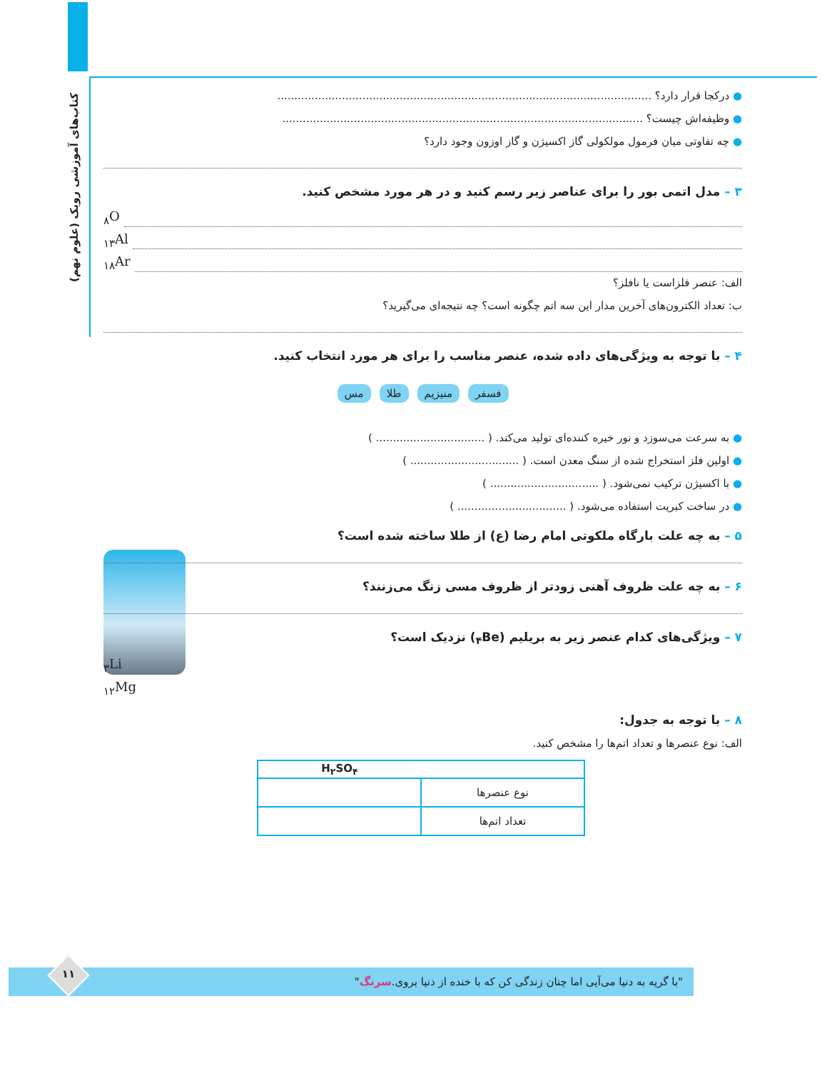کتاب‌های آموزشی رویک (علوم نهم)
● درکجا قرار دارد؟ ..............................................................................................................
● وظیفه‌اش چیست؟ ..........................................................................................................
● چه تفاوتی میان فرمول مولکولی گاز اکسیژن و گاز اوزون وجود دارد؟
۳ – مدل اتمی بور را برای عناصر زیر رسم کنید و در هر مورد مشخص کنید.
<sub>۸</sub>O
<sub>۱۳</sub>Al
<sub>۱۸</sub>Ar
الف: عنصر فلزاست یا نافلز؟
ب: تعداد الکترون‌های آخرین مدار این سه اتم چگونه است؟ چه نتیجه‌ای می‌گیرید؟
۴ – با توجه به ویژگی‌های داده شده، عنصر مناسب را برای هر مورد انتخاب کنید.
فسفر منیزیم طلا مس
● به سرعت می‌سوزد و نور خیره کننده‌ای تولید می‌کند. ( ................................ )
● اولین فلز استخراج شده از سنگ معدن است. ( ................................ )
● با اکسیژن ترکیب نمی‌شود. ( ................................ )
● در ساخت کبریت استفاده می‌شود. ( ................................ )
۵ – به چه علت بارگاه ملکوتی امام رضا (ع) از طلا ساخته شده است؟
۶ – به چه علت ظروف آهنی زودتر از ظروف مسی زنگ می‌زنند؟
۷ – ویژگی‌های کدام عنصر زیر به بریلیم (<sub>۴</sub>Be) نزدیک است؟
<sub>۳</sub>Li
<sub>۱۲</sub>Mg
۸ – با توجه به جدول:
الف: نوع عنصرها و تعداد اتم‌ها را مشخص کنید.
| | H<sub>۲</sub>SO<sub>۴</sub> |
| --- | --- |
| نوع عنصرها | |
| تعداد اتم‌ها | |
"با گریه به دنیا می‌آیی اما چنان زندگی کن که با خنده از دنیا بروی. سرنگ " ۱۱